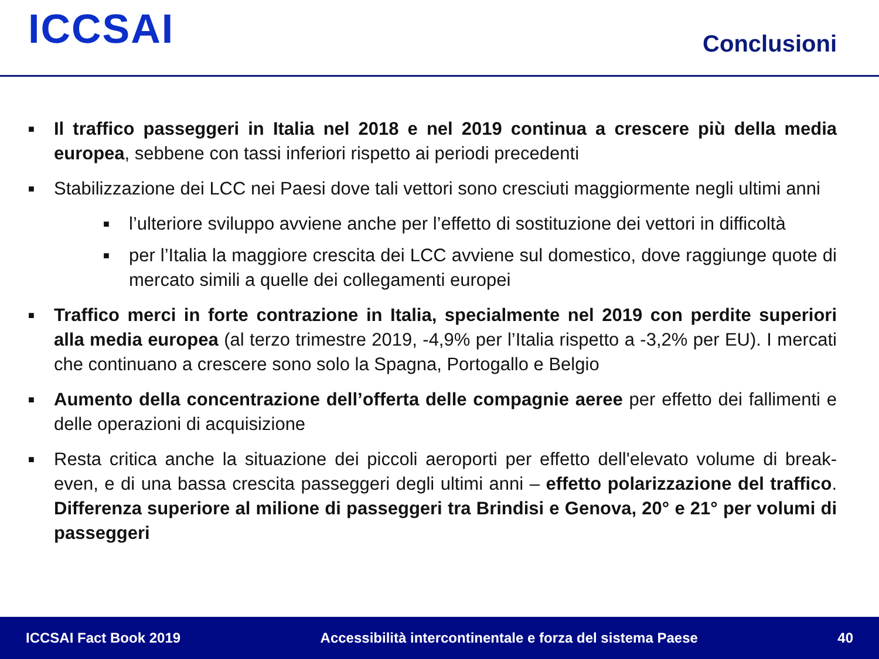ICCSAI
Conclusioni
■ Il traffico passeggeri in Italia nel 2018 e nel 2019 continua a crescere più della media europea, sebbene con tassi inferiori rispetto ai periodi precedenti
■ Stabilizzazione dei LCC nei Paesi dove tali vettori sono cresciuti maggiormente negli ultimi anni
■ l’ulteriore sviluppo avviene anche per l’effetto di sostituzione dei vettori in difficoltà
■ per l’Italia la maggiore crescita dei LCC avviene sul domestico, dove raggiunge quote di mercato simili a quelle dei collegamenti europei
■ Traffico merci in forte contrazione in Italia, specialmente nel 2019 con perdite superiori alla media europea (al terzo trimestre 2019, -4,9% per l’Italia rispetto a -3,2% per EU). I mercati che continuano a crescere sono solo la Spagna, Portogallo e Belgio
■ Aumento della concentrazione dell’offerta delle compagnie aeree per effetto dei fallimenti e delle operazioni di acquisizione
■ Resta critica anche la situazione dei piccoli aeroporti per effetto dell'elevato volume di break-even, e di una bassa crescita passeggeri degli ultimi anni – effetto polarizzazione del traffico. Differenza superiore al milione di passeggeri tra Brindisi e Genova, 20° e 21° per volumi di passeggeri
ICCSAI Fact Book 2019 Accessibilità intercontinentale e forza del sistema Paese 40